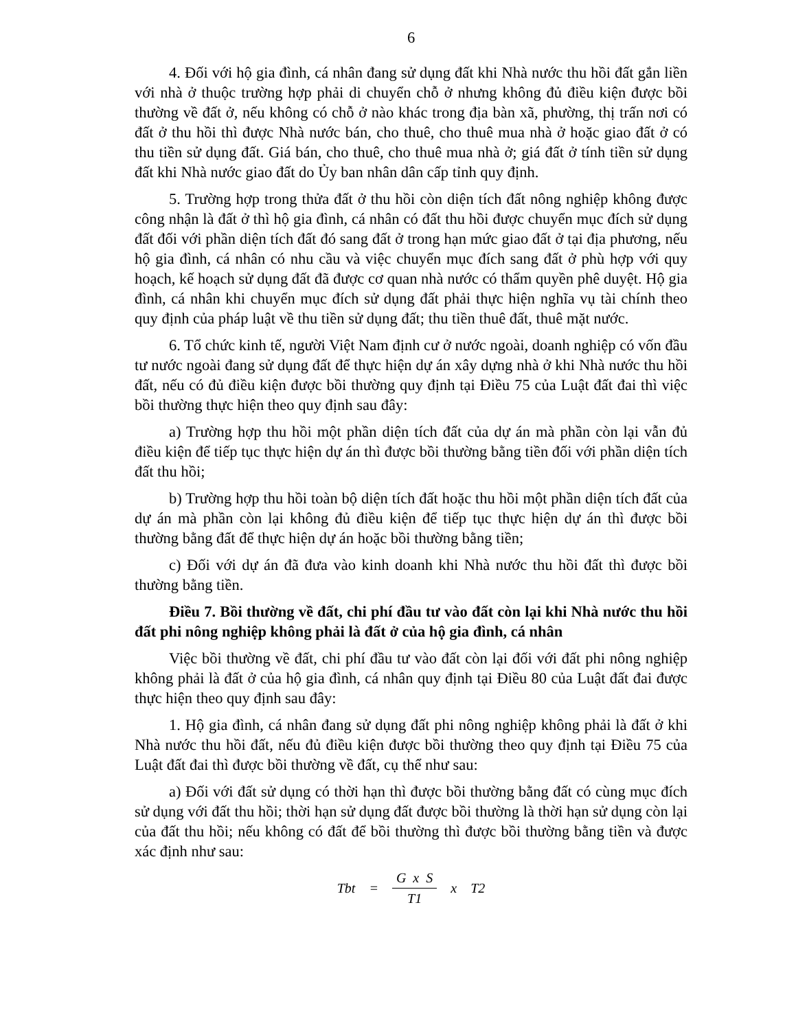6
4. Đối với hộ gia đình, cá nhân đang sử dụng đất khi Nhà nước thu hồi đất gắn liền với nhà ở thuộc trường hợp phải di chuyển chỗ ở nhưng không đủ điều kiện được bồi thường về đất ở, nếu không có chỗ ở nào khác trong địa bàn xã, phường, thị trấn nơi có đất ở thu hồi thì được Nhà nước bán, cho thuê, cho thuê mua nhà ở hoặc giao đất ở có thu tiền sử dụng đất. Giá bán, cho thuê, cho thuê mua nhà ở; giá đất ở tính tiền sử dụng đất khi Nhà nước giao đất do Ủy ban nhân dân cấp tỉnh quy định.
5. Trường hợp trong thửa đất ở thu hồi còn diện tích đất nông nghiệp không được công nhận là đất ở thì hộ gia đình, cá nhân có đất thu hồi được chuyển mục đích sử dụng đất đối với phần diện tích đất đó sang đất ở trong hạn mức giao đất ở tại địa phương, nếu hộ gia đình, cá nhân có nhu cầu và việc chuyển mục đích sang đất ở phù hợp với quy hoạch, kế hoạch sử dụng đất đã được cơ quan nhà nước có thẩm quyền phê duyệt. Hộ gia đình, cá nhân khi chuyển mục đích sử dụng đất phải thực hiện nghĩa vụ tài chính theo quy định của pháp luật về thu tiền sử dụng đất; thu tiền thuê đất, thuê mặt nước.
6. Tổ chức kinh tế, người Việt Nam định cư ở nước ngoài, doanh nghiệp có vốn đầu tư nước ngoài đang sử dụng đất để thực hiện dự án xây dựng nhà ở khi Nhà nước thu hồi đất, nếu có đủ điều kiện được bồi thường quy định tại Điều 75 của Luật đất đai thì việc bồi thường thực hiện theo quy định sau đây:
a) Trường hợp thu hồi một phần diện tích đất của dự án mà phần còn lại vẫn đủ điều kiện để tiếp tục thực hiện dự án thì được bồi thường bằng tiền đối với phần diện tích đất thu hồi;
b) Trường hợp thu hồi toàn bộ diện tích đất hoặc thu hồi một phần diện tích đất của dự án mà phần còn lại không đủ điều kiện để tiếp tục thực hiện dự án thì được bồi thường bằng đất để thực hiện dự án hoặc bồi thường bằng tiền;
c) Đối với dự án đã đưa vào kinh doanh khi Nhà nước thu hồi đất thì được bồi thường bằng tiền.
Điều 7. Bồi thường về đất, chi phí đầu tư vào đất còn lại khi Nhà nước thu hồi đất phi nông nghiệp không phải là đất ở của hộ gia đình, cá nhân
Việc bồi thường về đất, chi phí đầu tư vào đất còn lại đối với đất phi nông nghiệp không phải là đất ở của hộ gia đình, cá nhân quy định tại Điều 80 của Luật đất đai được thực hiện theo quy định sau đây:
1. Hộ gia đình, cá nhân đang sử dụng đất phi nông nghiệp không phải là đất ở khi Nhà nước thu hồi đất, nếu đủ điều kiện được bồi thường theo quy định tại Điều 75 của Luật đất đai thì được bồi thường về đất, cụ thể như sau:
a) Đối với đất sử dụng có thời hạn thì được bồi thường bằng đất có cùng mục đích sử dụng với đất thu hồi; thời hạn sử dụng đất được bồi thường là thời hạn sử dụng còn lại của đất thu hồi; nếu không có đất để bồi thường thì được bồi thường bằng tiền và được xác định như sau:
Tbt = G x S T1 x T2